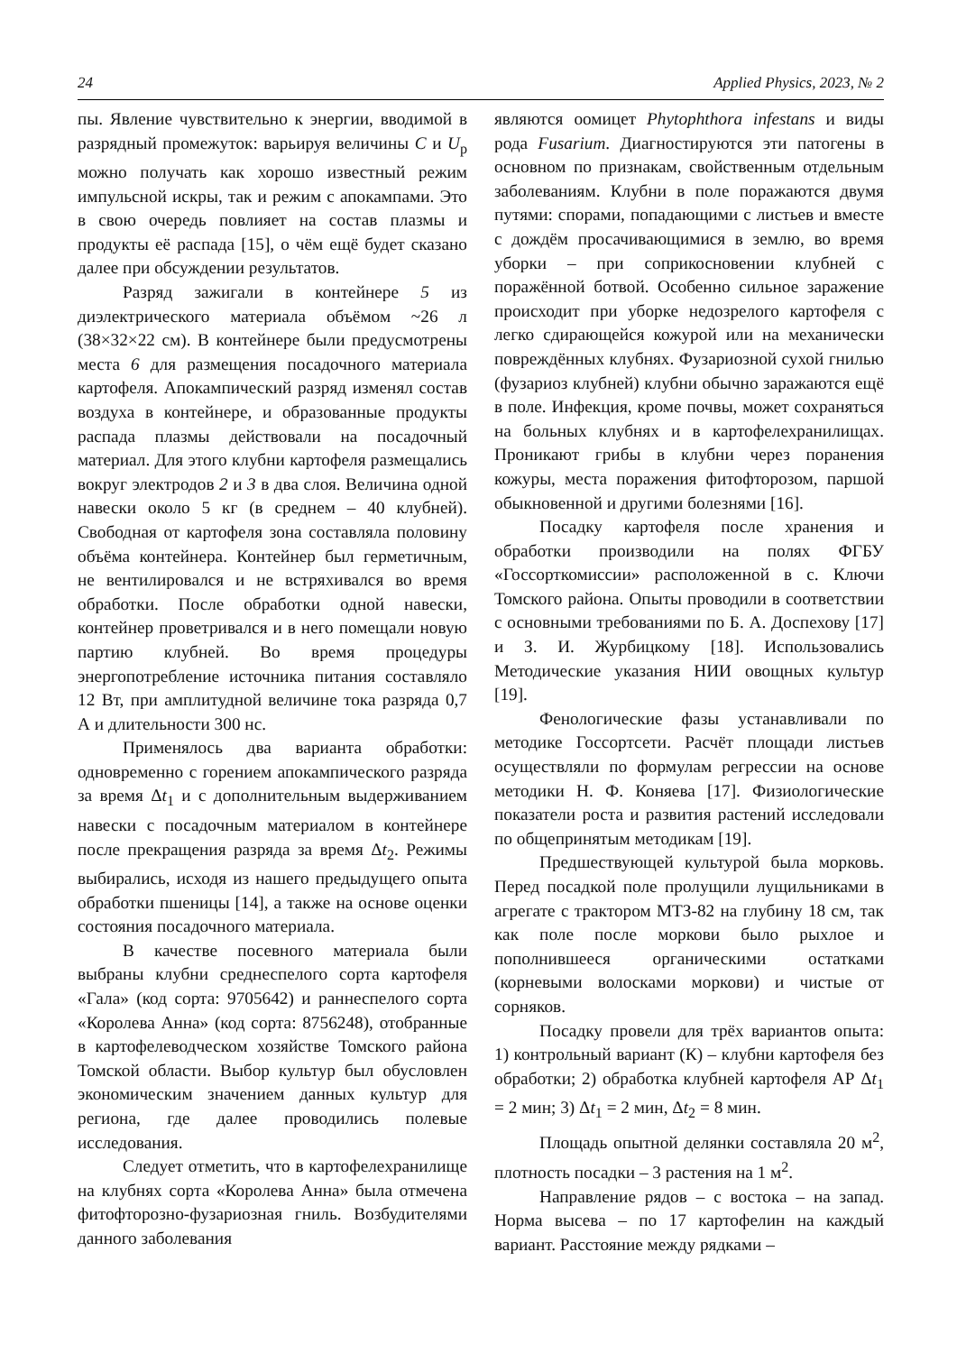24 Applied Physics, 2023, № 2
пы. Явление чувствительно к энергии, вводимой в разрядный промежуток: варьируя величины C и U<sub>р</sub> можно получать как хорошо известный режим импульсной искры, так и режим с апокампами. Это в свою очередь повлияет на состав плазмы и продукты её распада [15], о чём ещё будет сказано далее при обсуждении результатов.
Разряд зажигали в контейнере 5 из диэлектрического материала объёмом ~26 л (38×32×22 см). В контейнере были предусмотрены места 6 для размещения посадочного материала картофеля. Апокампический разряд изменял состав воздуха в контейнере, и образованные продукты распада плазмы действовали на посадочный материал. Для этого клубни картофеля размещались вокруг электродов 2 и 3 в два слоя. Величина одной навески около 5 кг (в среднем – 40 клубней). Свободная от картофеля зона составляла половину объёма контейнера. Контейнер был герметичным, не вентилировался и не встряхивался во время обработки. После обработки одной навески, контейнер проветривался и в него помещали новую партию клубней. Во время процедуры энергопотребление источника питания составляло 12 Вт, при амплитудной величине тока разряда 0,7 А и длительности 300 нс.
Применялось два варианта обработки: одновременно с горением апокампического разряда за время Δt<sub>1</sub> и с дополнительным выдерживанием навески с посадочным материалом в контейнере после прекращения разряда за время Δt<sub>2</sub>. Режимы выбирались, исходя из нашего предыдущего опыта обработки пшеницы [14], а также на основе оценки состояния посадочного материала.
В качестве посевного материала были выбраны клубни среднеспелого сорта картофеля «Гала» (код сорта: 9705642) и раннеспелого сорта «Королева Анна» (код сорта: 8756248), отобранные в картофелеводческом хозяйстве Томского района Томской области. Выбор культур был обусловлен экономическим значением данных культур для региона, где далее проводились полевые исследования.
Следует отметить, что в картофелехранилище на клубнях сорта «Королева Анна» была отмечена фитофторозно-фузариозная гниль. Возбудителями данного заболевания
являются оомицет Phytophthora infestans и виды рода Fusarium. Диагностируются эти патогены в основном по признакам, свойственным отдельным заболеваниям. Клубни в поле поражаются двумя путями: спорами, попадающими с листьев и вместе с дождём просачивающимися в землю, во время уборки – при соприкосновении клубней с поражённой ботвой. Особенно сильное заражение происходит при уборке недозрелого картофеля с легко сдирающейся кожурой или на механически повреждённых клубнях. Фузариозной сухой гнилью (фузариоз клубней) клубни обычно заражаются ещё в поле. Инфекция, кроме почвы, может сохраняться на больных клубнях и в картофелехранилищах. Проникают грибы в клубни через поранения кожуры, места поражения фитофторозом, паршой обыкновенной и другими болезнями [16].
Посадку картофеля после хранения и обработки производили на полях ФГБУ «Госсорткомиссии» расположенной в с. Ключи Томского района. Опыты проводили в соответствии с основными требованиями по Б. А. Доспехову [17] и З. И. Журбицкому [18]. Использовались Методические указания НИИ овощных культур [19].
Фенологические фазы устанавливали по методике Госсортсети. Расчёт площади листьев осуществляли по формулам регрессии на основе методики Н. Ф. Коняева [17]. Физиологические показатели роста и развития растений исследовали по общепринятым методикам [19].
Предшествующей культурой была морковь. Перед посадкой поле пролущили лущильниками в агрегате с трактором МТЗ-82 на глубину 18 см, так как поле после моркови было рыхлое и пополнившееся органическими остатками (корневыми волосками моркови) и чистые от сорняков.
Посадку провели для трёх вариантов опыта: 1) контрольный вариант (К) – клубни картофеля без обработки; 2) обработка клубней картофеля АР Δt<sub>1</sub> = 2 мин; 3) Δt<sub>1</sub> = 2 мин, Δt<sub>2</sub> = 8 мин.
Площадь опытной делянки составляла 20 м<sup>2</sup>, плотность посадки – 3 растения на 1 м<sup>2</sup>.
Направление рядов – с востока – на запад. Норма высева – по 17 картофелин на каждый вариант. Расстояние между рядками –